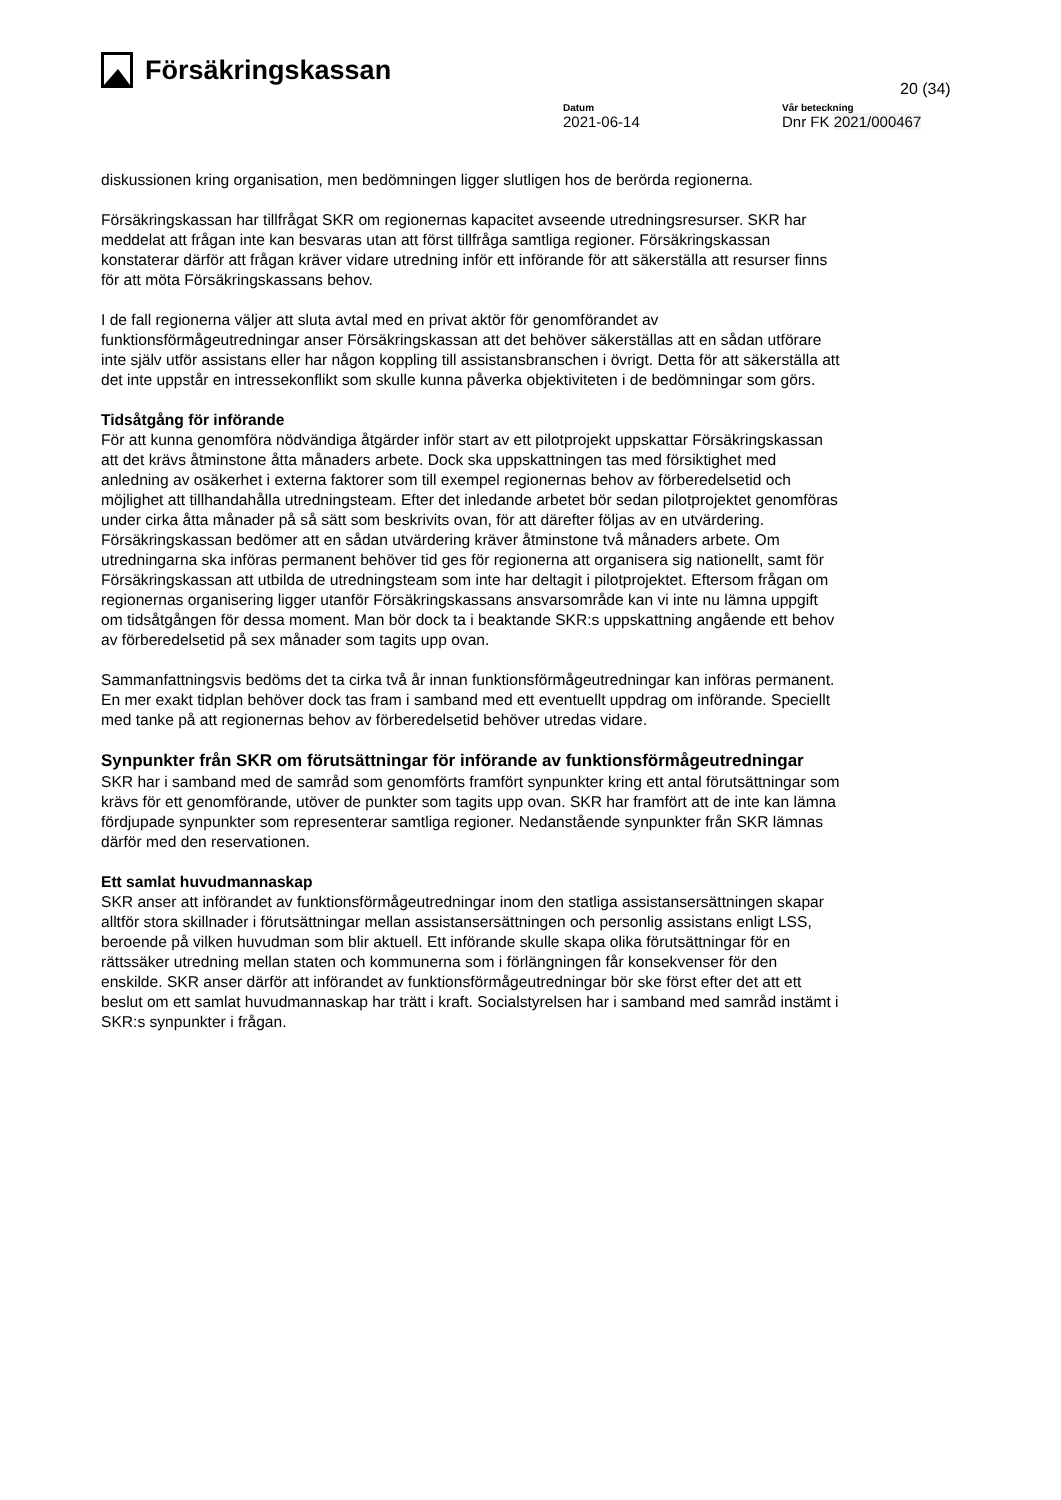Försäkringskassan
20 (34)
Datum
2021-06-14
Vår beteckning
Dnr FK 2021/000467
diskussionen kring organisation, men bedömningen ligger slutligen hos de berörda regionerna.
Försäkringskassan har tillfrågat SKR om regionernas kapacitet avseende utredningsresurser. SKR har meddelat att frågan inte kan besvaras utan att först tillfråga samtliga regioner. Försäkringskassan konstaterar därför att frågan kräver vidare utredning inför ett införande för att säkerställa att resurser finns för att möta Försäkringskassans behov.
I de fall regionerna väljer att sluta avtal med en privat aktör för genomförandet av funktionsförmågeutredningar anser Försäkringskassan att det behöver säkerställas att en sådan utförare inte själv utför assistans eller har någon koppling till assistansbranschen i övrigt. Detta för att säkerställa att det inte uppstår en intressekonflikt som skulle kunna påverka objektiviteten i de bedömningar som görs.
Tidsåtgång för införande
För att kunna genomföra nödvändiga åtgärder inför start av ett pilotprojekt uppskattar Försäkringskassan att det krävs åtminstone åtta månaders arbete. Dock ska uppskattningen tas med försiktighet med anledning av osäkerhet i externa faktorer som till exempel regionernas behov av förberedelsetid och möjlighet att tillhandahålla utredningsteam. Efter det inledande arbetet bör sedan pilotprojektet genomföras under cirka åtta månader på så sätt som beskrivits ovan, för att därefter följas av en utvärdering. Försäkringskassan bedömer att en sådan utvärdering kräver åtminstone två månaders arbete. Om utredningarna ska införas permanent behöver tid ges för regionerna att organisera sig nationellt, samt för Försäkringskassan att utbilda de utredningsteam som inte har deltagit i pilotprojektet. Eftersom frågan om regionernas organisering ligger utanför Försäkringskassans ansvarsområde kan vi inte nu lämna uppgift om tidsåtgången för dessa moment. Man bör dock ta i beaktande SKR:s uppskattning angående ett behov av förberedelsetid på sex månader som tagits upp ovan.
Sammanfattningsvis bedöms det ta cirka två år innan funktionsförmågeutredningar kan införas permanent. En mer exakt tidplan behöver dock tas fram i samband med ett eventuellt uppdrag om införande. Speciellt med tanke på att regionernas behov av förberedelsetid behöver utredas vidare.
Synpunkter från SKR om förutsättningar för införande av funktionsförmågeutredningar
SKR har i samband med de samråd som genomförts framfört synpunkter kring ett antal förutsättningar som krävs för ett genomförande, utöver de punkter som tagits upp ovan. SKR har framfört att de inte kan lämna fördjupade synpunkter som representerar samtliga regioner. Nedanstående synpunkter från SKR lämnas därför med den reservationen.
Ett samlat huvudmannaskap
SKR anser att införandet av funktionsförmågeutredningar inom den statliga assistansersättningen skapar alltför stora skillnader i förutsättningar mellan assistansersättningen och personlig assistans enligt LSS, beroende på vilken huvudman som blir aktuell. Ett införande skulle skapa olika förutsättningar för en rättssäker utredning mellan staten och kommunerna som i förlängningen får konsekvenser för den enskilde. SKR anser därför att införandet av funktionsförmågeutredningar bör ske först efter det att ett beslut om ett samlat huvudmannaskap har trätt i kraft. Socialstyrelsen har i samband med samråd instämt i SKR:s synpunkter i frågan.